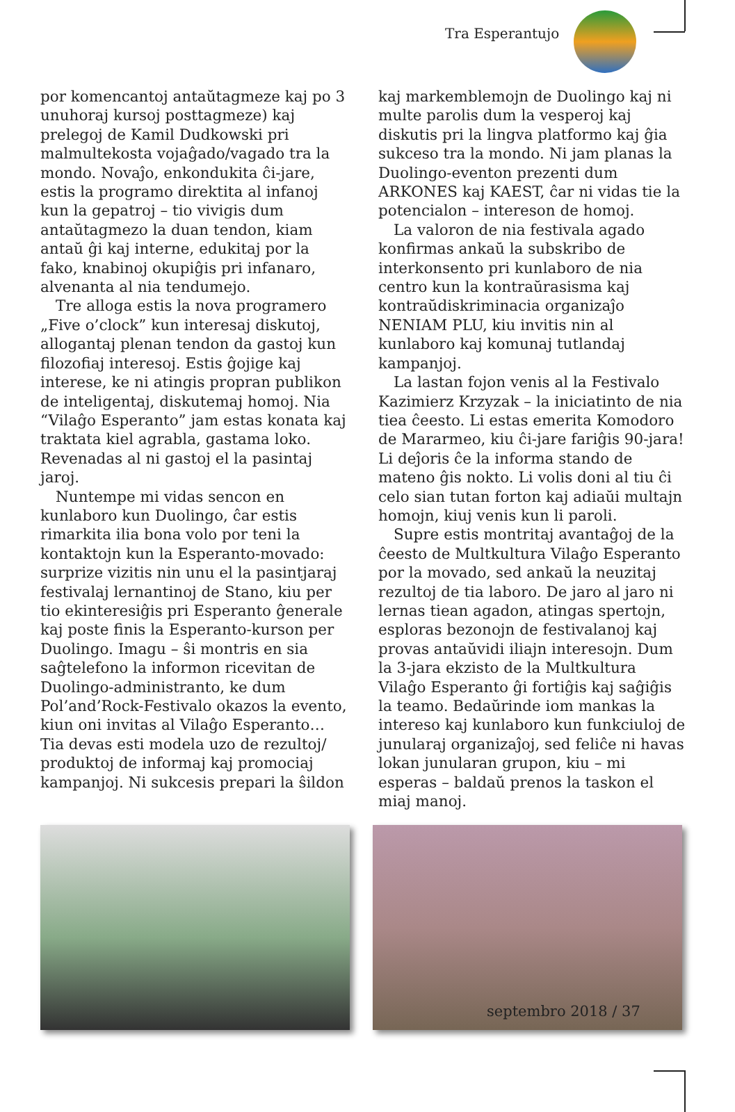Tra Esperantujo
por komencantoj antaŭtagmeze kaj po 3 unuhoraj kursoj posttagmeze) kaj prelegoj de Kamil Dudkowski pri malmultekosta vojaĝado/vagado tra la mondo. Novaĵo, enkondukita ĉi-jare, estis la programo direktita al infanoj kun la gepatroj – tio vivigis dum antaŭtagmezo la duan tendon, kiam antaŭ ĝi kaj interne, edukitaj por la fako, knabinoj okupiĝis pri infanaro, alvenanta al nia tendumejo.
Tre alloga estis la nova programero „Five o’clock” kun interesaj diskutoj, allogantaj plenan tendon da gastoj kun filozofiaj interesoj. Estis ĝojige kaj interese, ke ni atingis propran publikon de inteligentaj, diskutemaj homoj. Nia “Vilaĝo Esperanto” jam estas konata kaj traktata kiel agrabla, gastama loko. Revenadas al ni gastoj el la pasintaj jaroj.
Nuntempe mi vidas sencon en kunlaboro kun Duolingo, ĉar estis rimarkita ilia bona volo por teni la kontaktojn kun la Esperanto-movado: surprize vizitis nin unu el la pasintjaraj festivalaj lernantinoj de Stano, kiu per tio ekinteresiĝis pri Esperanto ĝenerale kaj poste finis la Esperanto-kurson per Duolingo. Imagu – ŝi montris en sia saĝtelefono la informon ricevitan de Duolingo-administranto, ke dum Pol’and’Rock-Festivalo okazos la evento, kiun oni invitas al Vilaĝo Esperanto… Tia devas esti modela uzo de rezultoj/ produktoj de informaj kaj promociaj kampanjoj. Ni sukcesis prepari la ŝildon
kaj markemblemojn de Duolingo kaj ni multe parolis dum la vesperoj kaj diskutis pri la lingva platformo kaj ĝia sukceso tra la mondo. Ni jam planas la Duolingo-eventon prezenti dum ARKONES kaj KAEST, ĉar ni vidas tie la potencialon – intereson de homoj.
La valoron de nia festivala agado konfirmas ankaŭ la subskribo de interkonsento pri kunlaboro de nia centro kun la kontraŭrasisma kaj kontraŭdiskriminacia organizaĵo NENIAM PLU, kiu invitis nin al kunlaboro kaj komunaj tutlandaj kampanjoj.
La lastan fojon venis al la Festivalo Kazimierz Krzyzak – la iniciatinto de nia tiea ĉeesto. Li estas emerita Komodoro de Mararmeo, kiu ĉi-jare fariĝis 90-jara! Li deĵoris ĉe la informa stando de mateno ĝis nokto. Li volis doni al tiu ĉi celo sian tutan forton kaj adiaŭi multajn homojn, kiuj venis kun li paroli.
Supre estis montritaj avantaĝoj de la ĉeesto de Multkultura Vilaĝo Esperanto por la movado, sed ankaŭ la neuzitaj rezultoj de tia laboro. De jaro al jaro ni lernas tiean agadon, atingas spertojn, esploras bezonojn de festivalanoj kaj provas antaŭvidi iliajn interesojn. Dum la 3-jara ekzisto de la Multkultura Vilaĝo Esperanto ĝi fortiĝis kaj saĝiĝis la teamo. Bedaŭrinde iom mankas la intereso kaj kunlaboro kun funkciuloj de junularaj organizaĵoj, sed feliĉe ni havas lokan junularan grupon, kiu – mi esperas – baldaŭ prenos la taskon el miaj manoj.
septembro 2018 / 37